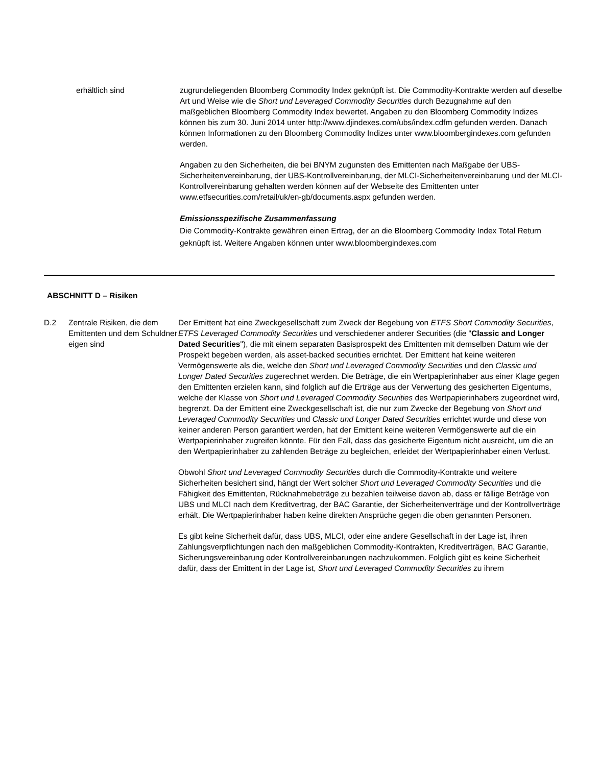erhältlich sind zugrundeliegenden Bloomberg Commodity Index geknüpft ist. Die Commodity-Kontrakte werden auf dieselbe Art und Weise wie die Short und Leveraged Commodity Securities durch Bezugnahme auf den maßgeblichen Bloomberg Commodity Index bewertet. Angaben zu den Bloomberg Commodity Indizes können bis zum 30. Juni 2014 unter http://www.djindexes.com/ubs/index.cdfm gefunden werden. Danach können Informationen zu den Bloomberg Commodity Indizes unter www.bloombergindexes.com gefunden werden.
Angaben zu den Sicherheiten, die bei BNYM zugunsten des Emittenten nach Maßgabe der UBS-Sicherheitenvereinbarung, der UBS-Kontrollvereinbarung, der MLCI-Sicherheitenvereinbarung und der MLCI-Kontrollvereinbarung gehalten werden können auf der Webseite des Emittenten unter www.etfsecurities.com/retail/uk/en-gb/documents.aspx gefunden werden.
Emissionsspezifische Zusammenfassung
Die Commodity-Kontrakte gewähren einen Ertrag, der an die Bloomberg Commodity Index Total Return geknüpft ist. Weitere Angaben können unter www.bloombergindexes.com
ABSCHNITT D – Risiken
D.2 Zentrale Risiken, die dem Emittenten und dem Schuldner eigen sind
Der Emittent hat eine Zweckgesellschaft zum Zweck der Begebung von ETFS Short Commodity Securities, ETFS Leveraged Commodity Securities und verschiedener anderer Securities (die "Classic and Longer Dated Securities"), die mit einem separaten Basisprospekt des Emittenten mit demselben Datum wie der Prospekt begeben werden, als asset-backed securities errichtet. Der Emittent hat keine weiteren Vermögenswerte als die, welche den Short und Leveraged Commodity Securities und den Classic und Longer Dated Securities zugerechnet werden. Die Beträge, die ein Wertpapierinhaber aus einer Klage gegen den Emittenten erzielen kann, sind folglich auf die Erträge aus der Verwertung des gesicherten Eigentums, welche der Klasse von Short und Leveraged Commodity Securities des Wertpapierinhabers zugeordnet wird, begrenzt. Da der Emittent eine Zweckgesellschaft ist, die nur zum Zwecke der Begebung von Short und Leveraged Commodity Securities und Classic und Longer Dated Securities errichtet wurde und diese von keiner anderen Person garantiert werden, hat der Emittent keine weiteren Vermögenswerte auf die ein Wertpapierinhaber zugreifen könnte. Für den Fall, dass das gesicherte Eigentum nicht ausreicht, um die an den Wertpapierinhaber zu zahlenden Beträge zu begleichen, erleidet der Wertpapierinhaber einen Verlust.
Obwohl Short und Leveraged Commodity Securities durch die Commodity-Kontrakte und weitere Sicherheiten besichert sind, hängt der Wert solcher Short und Leveraged Commodity Securities und die Fähigkeit des Emittenten, Rücknahmebeträge zu bezahlen teilweise davon ab, dass er fällige Beträge von UBS und MLCI nach dem Kreditvertrag, der BAC Garantie, der Sicherheitenverträge und der Kontrollverträge erhält. Die Wertpapierinhaber haben keine direkten Ansprüche gegen die oben genannten Personen.
Es gibt keine Sicherheit dafür, dass UBS, MLCI, oder eine andere Gesellschaft in der Lage ist, ihren Zahlungsverpflichtungen nach den maßgeblichen Commodity-Kontrakten, Kreditverträgen, BAC Garantie, Sicherungsvereinbarung oder Kontrollvereinbarungen nachzukommen. Folglich gibt es keine Sicherheit dafür, dass der Emittent in der Lage ist, Short und Leveraged Commodity Securities zu ihrem